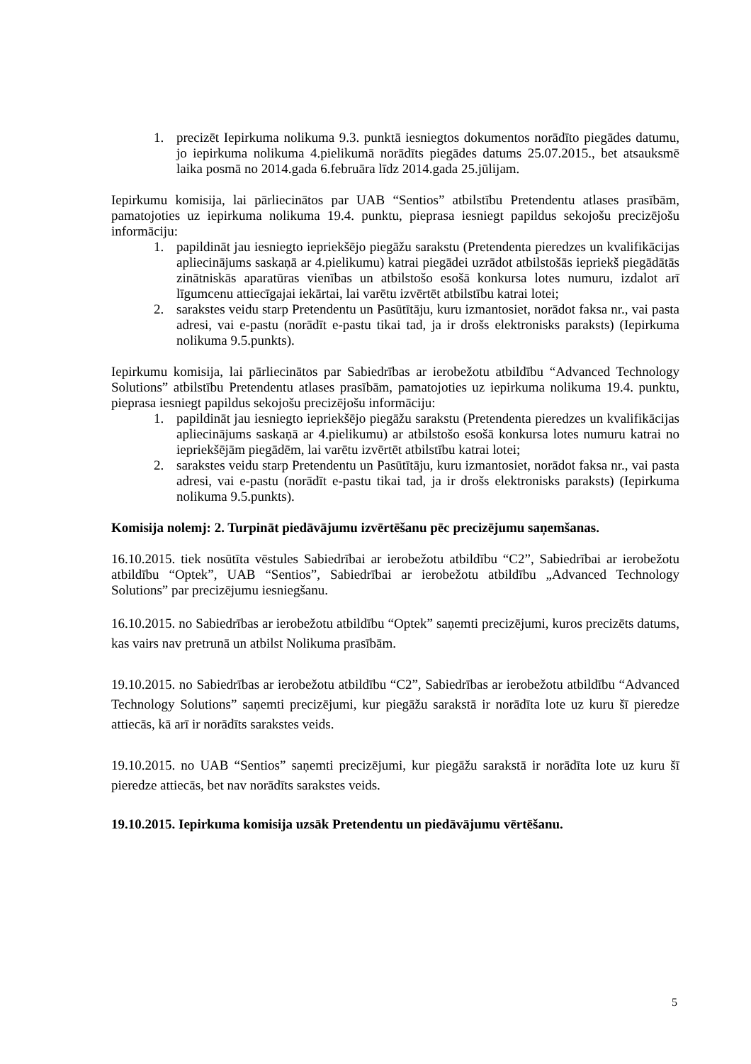1. precizēt Iepirkuma nolikuma 9.3. punktā iesniegtos dokumentos norādīto piegādes datumu, jo iepirkuma nolikuma 4.pielikumā norādīts piegādes datums 25.07.2015., bet atsauksmē laika posmā no 2014.gada 6.februāra līdz 2014.gada 25.jūlijam.
Iepirkumu komisija, lai pārliecinātos par UAB “Sentios” atbilstību Pretendentu atlases prasībām, pamatojoties uz iepirkuma nolikuma 19.4. punktu, pieprasa iesniegt papildus sekojošu precizējošu informāciju:
1. papildināt jau iesniegto iepriekšējo piegāžu sarakstu (Pretendenta pieredzes un kvalifikācijas apliecinājums saskaņā ar 4.pielikumu) katrai piegādei uzrādot atbilstošās iepriekš piegādātās zinātniskās aparatūras vienības un atbilstošo esošā konkursa lotes numuru, izdalot arī līgumcenu attiecīgajai iekārtai, lai varētu izvērtēt atbilstību katrai lotei;
2. sarakstes veidu starp Pretendentu un Pasūtītāju, kuru izmantosiet, norādot faksa nr., vai pasta adresi, vai e-pastu (norādīt e-pastu tikai tad, ja ir drošs elektronisks paraksts) (Iepirkuma nolikuma 9.5.punkts).
Iepirkumu komisija, lai pārliecinātos par Sabiedrības ar ierobežotu atbildību “Advanced Technology Solutions” atbilstību Pretendentu atlases prasībām, pamatojoties uz iepirkuma nolikuma 19.4. punktu, pieprasa iesniegt papildus sekojošu precizējošu informāciju:
1. papildināt jau iesniegto iepriekšējo piegāžu sarakstu (Pretendenta pieredzes un kvalifikācijas apliecinājums saskaņā ar 4.pielikumu) ar atbilstošo esošā konkursa lotes numuru katrai no iepriekšējām piegādēm, lai varētu izvērtēt atbilstību katrai lotei;
2. sarakstes veidu starp Pretendentu un Pasūtītāju, kuru izmantosiet, norādot faksa nr., vai pasta adresi, vai e-pastu (norādīt e-pastu tikai tad, ja ir drošs elektronisks paraksts) (Iepirkuma nolikuma 9.5.punkts).
Komisija nolemj: 2. Turpināt piedāvājumu izvērtēšanu pēc precizējumu saņemšanas.
16.10.2015. tiek nosūtīta vēstules Sabiedrībai ar ierobežotu atbildību “C2”, Sabiedrībai ar ierobežotu atbildību “Optek”, UAB “Sentios”, Sabiedrībai ar ierobežotu atbildību „Advanced Technology Solutions” par precizējumu iesniegšanu.
16.10.2015. no Sabiedrības ar ierobežotu atbildību “Optek” saņemti precizējumi, kuros precizēts datums, kas vairs nav pretrunā un atbilst Nolikuma prasībām.
19.10.2015. no Sabiedrības ar ierobežotu atbildību “C2”, Sabiedrības ar ierobežotu atbildību “Advanced Technology Solutions” saņemti precizējumi, kur piegāžu sarakstā ir norādīta lote uz kuru šī pieredze attiecās, kā arī ir norādīts sarakstes veids.
19.10.2015. no UAB “Sentios” saņemti precizējumi, kur piegāžu sarakstā ir norādīta lote uz kuru šī pieredze attiecās, bet nav norādīts sarakstes veids.
19.10.2015. Iepirkuma komisija uzsāk Pretendentu un piedāvājumu vērtēšanu.
5